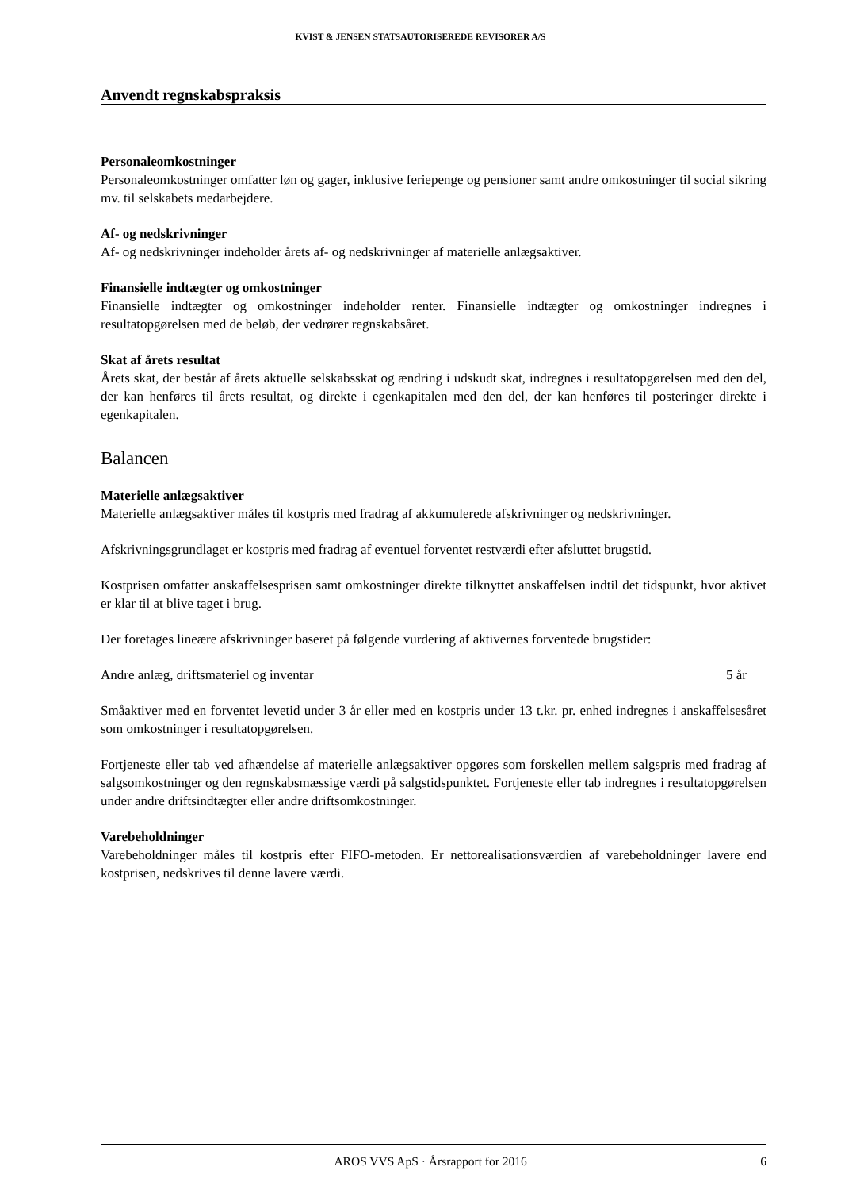KVIST & JENSEN STATSAUTORISEREDE REVISORER A/S
Anvendt regnskabspraksis
Personaleomkostninger
Personaleomkostninger omfatter løn og gager, inklusive feriepenge og pensioner samt andre omkostninger til social sikring mv. til selskabets medarbejdere.
Af- og nedskrivninger
Af- og nedskrivninger indeholder årets af- og nedskrivninger af materielle anlægsaktiver.
Finansielle indtægter og omkostninger
Finansielle indtægter og omkostninger indeholder renter. Finansielle indtægter og omkostninger indregnes i resultatopgørelsen med de beløb, der vedrører regnskabsåret.
Skat af årets resultat
Årets skat, der består af årets aktuelle selskabsskat og ændring i udskudt skat, indregnes i resultatopgørelsen med den del, der kan henføres til årets resultat, og direkte i egenkapitalen med den del, der kan henføres til posteringer direkte i egenkapitalen.
Balancen
Materielle anlægsaktiver
Materielle anlægsaktiver måles til kostpris med fradrag af akkumulerede afskrivninger og nedskrivninger.
Afskrivningsgrundlaget er kostpris med fradrag af eventuel forventet restværdi efter afsluttet brugstid.
Kostprisen omfatter anskaffelsesprisen samt omkostninger direkte tilknyttet anskaffelsen indtil det tidspunkt, hvor aktivet er klar til at blive taget i brug.
Der foretages lineære afskrivninger baseret på følgende vurdering af aktivernes forventede brugstider:
Andre anlæg, driftsmateriel og inventar 5 år
Småaktiver med en forventet levetid under 3 år eller med en kostpris under 13 t.kr. pr. enhed indregnes i anskaffelsesåret som omkostninger i resultatopgørelsen.
Fortjeneste eller tab ved afhændelse af materielle anlægsaktiver opgøres som forskellen mellem salgspris med fradrag af salgsomkostninger og den regnskabsmæssige værdi på salgstidspunktet. Fortjeneste eller tab indregnes i resultatopgørelsen under andre driftsindtægter eller andre driftsomkostninger.
Varebeholdninger
Varebeholdninger måles til kostpris efter FIFO-metoden. Er nettorealisationsværdien af varebeholdninger lavere end kostprisen, nedskrives til denne lavere værdi.
AROS VVS ApS · Årsrapport for 2016 6